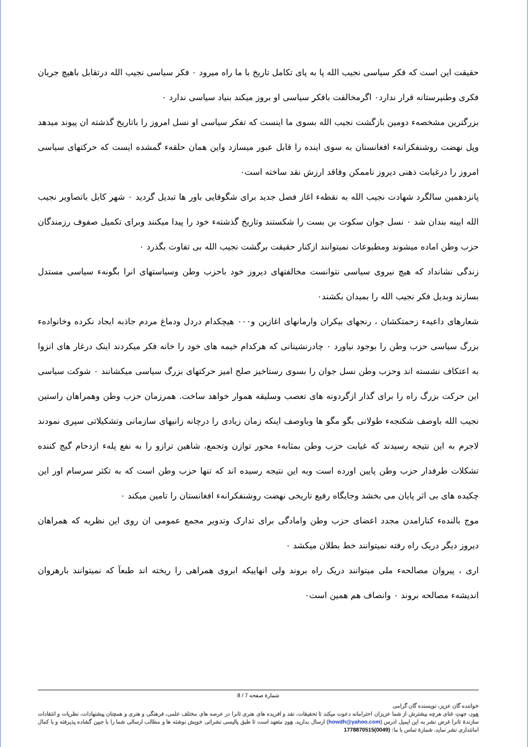حقیقت این است که فکر سیاسی نجیب الله پا به پای تکامل تاریخ با ما راه میرود ۰ فکر سیاسی نجیب الله درتقابل باهیچ جریان فکری وطنپرستانه قرار ندارد۰ اگرمخالفت بافکر سیاسی او بروز میکند بنیاد سیاسی ندارد ۰
بزرگترین مشخصهء دومین بازگشت نجیب الله بسوی ما اینست که تفکر سیاسی او نسل امروز را باتاریخ گذشته ان پیوند میدهد وپل نهضت روشنفکرانهء افغانستان به سوی اینده را قابل عبور میسازد واین همان حلقهء گمشده ایست که حرکتهای سیاسی امروز را درغیابت ذهنی دیروز ناممکن وفاقد ارزش نقد ساخته است۰
پانزدهمین سالگرد شهادت نجیب الله به نقطهء اغاز فصل جدید برای شگوفایی باور ها تبدیل گردید ۰ شهر کابل باتصاویر نجیب الله ایینه بندان شد ۰ نسل جوان سکوت بن بست را شکستند وتاریخ گذشتهء خود را پیدا میکنند وبرای تکمیل صفوف رزمندگان حزب وطن اماده میشوند ومطبوعات نمیتوانند ازکنار حقیقت برگشت نجیب الله بی تفاوت بگذرد ۰
زندگی نشانداد که هیچ نیروی سیاسی نتوانست مخالفتهای دیروز خود باحزب وطن وسیاستهای انرا بگونهء سیاسی مستدل بسازند وبدیل فکر نجیب الله را بمیدان بکشند۰
شعارهای داعیهء زحمتکشان ، رنجهای بیکران وارمانهای اغازین و۰۰۰ هیچکدام دردل ودماغ مردم جاذبه ایجاد نکرده وخانوادهء بزرگ سیاسی حزب وطن را بوجود نیاورد ۰ چادرنشینانی که هرکدام خیمه های خود را خانه فکر میکردند اینک درغار های انزوا به اعتکاف نشسته اند وحزب وطن نسل جوان را بسوی رستاخیز صلح امیز حرکتهای بزرگ سیاسی میکشانند ۰ شوکت سیاسی این حرکت بزرگ راه را برای گذار ازگردونه های تعصب وسلیقه هموار خواهد ساخت. همرزمان حزب وطن وهمراهان راستین نجیب الله باوصف شکنجهء طولانی بگو مگو ها وباوصف اینکه زمان زیادی را درچانه زانیهای سازمانی وتشکیلاتی سپری نمودند لاجرم به این نتیجه رسیدند که غیابت حزب وطن بمثابهء محور توازن وتجمع، شاهین ترازو را به نفع پلهء ازدحام گیج کننده تشکلات طرفدار حزب وطن پایین اورده است وبه این نتیجه رسیده اند که تنها حزب وطن است که به تکثر سرسام اور این چکیده های بی اثر پایان می بخشد وجایگاه رفیع تاریخی نهضت روشنفکرانهء افغانستان را تامین میکند ۰
موج بالندهء کنارامدن مجدد اعضای حزب وطن وامادگی برای تدارک وتدویر مجمع عمومی ان روی این نظریه که همراهان دیروز دیگر دریک راه رفته نمیتوانند خط بطلان میکشد ۰
اری ، پیروان مصالحهء ملی میتوانند دریک راه بروند ولی انهاییکه ابروی همراهی را ریخته اند طبعآ که نمیتوانند بارهروان اندیشهء مصالحه بروند ۰ وانصاف هم همین است۰
شمارهٔ صفحه 7 / 8
خواننده گان عزیز، نویسنده گان گرامی
هود، جهتِ غنای هرچه بیشترش از شما عزیزان احترامانه دعوت میکند تا تحقیقات، نقد و افریده های هنری تانرا در عرصه های مختلف علمی، فرهنگی و هنری و همچنان پیشنهادات، نظریات و انتقادات سازندهٔ تانرا غرض نشر به این ایمیل ادرس (howdh@yahoo.com) ارسال بدارید. هود متعهد است تا طبق پالیسی نشراتی خویش نوشته ها و مطالب ارسالی شما را با جبین گشاده پذیرفته و با کمال امانتداری نشر نماید. شمارهٔ تماس با ما: (0049)1778870515